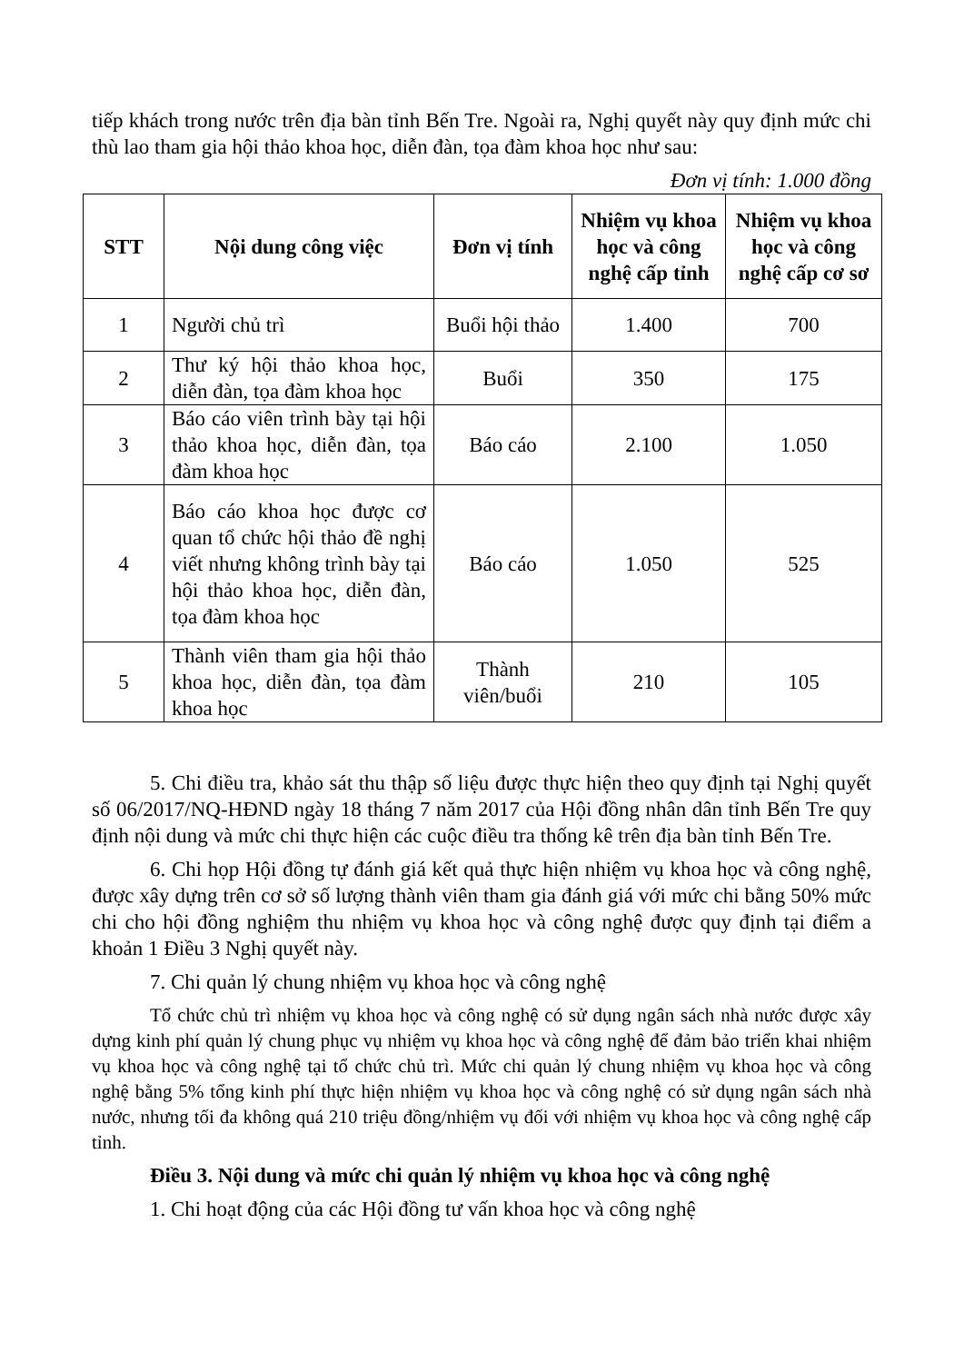tiếp khách trong nước trên địa bàn tỉnh Bến Tre. Ngoài ra, Nghị quyết này quy định mức chi thù lao tham gia hội thảo khoa học, diễn đàn, tọa đàm khoa học như sau:
Đơn vị tính: 1.000 đồng
| STT | Nội dung công việc | Đơn vị tính | Nhiệm vụ khoa học và công nghệ cấp tỉnh | Nhiệm vụ khoa học và công nghệ cấp cơ sơ |
| --- | --- | --- | --- | --- |
| 1 | Người chủ trì | Buổi hội thảo | 1.400 | 700 |
| 2 | Thư ký hội thảo khoa học, diễn đàn, tọa đàm khoa học | Buổi | 350 | 175 |
| 3 | Báo cáo viên trình bày tại hội thảo khoa học, diễn đàn, tọa đàm khoa học | Báo cáo | 2.100 | 1.050 |
| 4 | Báo cáo khoa học được cơ quan tổ chức hội thảo đề nghị viết nhưng không trình bày tại hội thảo khoa học, diễn đàn, tọa đàm khoa học | Báo cáo | 1.050 | 525 |
| 5 | Thành viên tham gia hội thảo khoa học, diễn đàn, tọa đàm khoa học | Thành viên/buổi | 210 | 105 |
5. Chi điều tra, khảo sát thu thập số liệu được thực hiện theo quy định tại Nghị quyết số 06/2017/NQ-HĐND ngày 18 tháng 7 năm 2017 của Hội đồng nhân dân tỉnh Bến Tre quy định nội dung và mức chi thực hiện các cuộc điều tra thống kê trên địa bàn tỉnh Bến Tre.
6. Chi họp Hội đồng tự đánh giá kết quả thực hiện nhiệm vụ khoa học và công nghệ, được xây dựng trên cơ sở số lượng thành viên tham gia đánh giá với mức chi bằng 50% mức chi cho hội đồng nghiệm thu nhiệm vụ khoa học và công nghệ được quy định tại điểm a khoản 1 Điều 3 Nghị quyết này.
7. Chi quản lý chung nhiệm vụ khoa học và công nghệ
Tổ chức chủ trì nhiệm vụ khoa học và công nghệ có sử dụng ngân sách nhà nước được xây dựng kinh phí quản lý chung phục vụ nhiệm vụ khoa học và công nghệ để đảm bảo triển khai nhiệm vụ khoa học và công nghệ tại tổ chức chủ trì. Mức chi quản lý chung nhiệm vụ khoa học và công nghệ bằng 5% tổng kinh phí thực hiện nhiệm vụ khoa học và công nghệ có sử dụng ngân sách nhà nước, nhưng tối đa không quá 210 triệu đồng/nhiệm vụ đối với nhiệm vụ khoa học và công nghệ cấp tỉnh.
Điều 3. Nội dung và mức chi quản lý nhiệm vụ khoa học và công nghệ
1. Chi hoạt động của các Hội đồng tư vấn khoa học và công nghệ